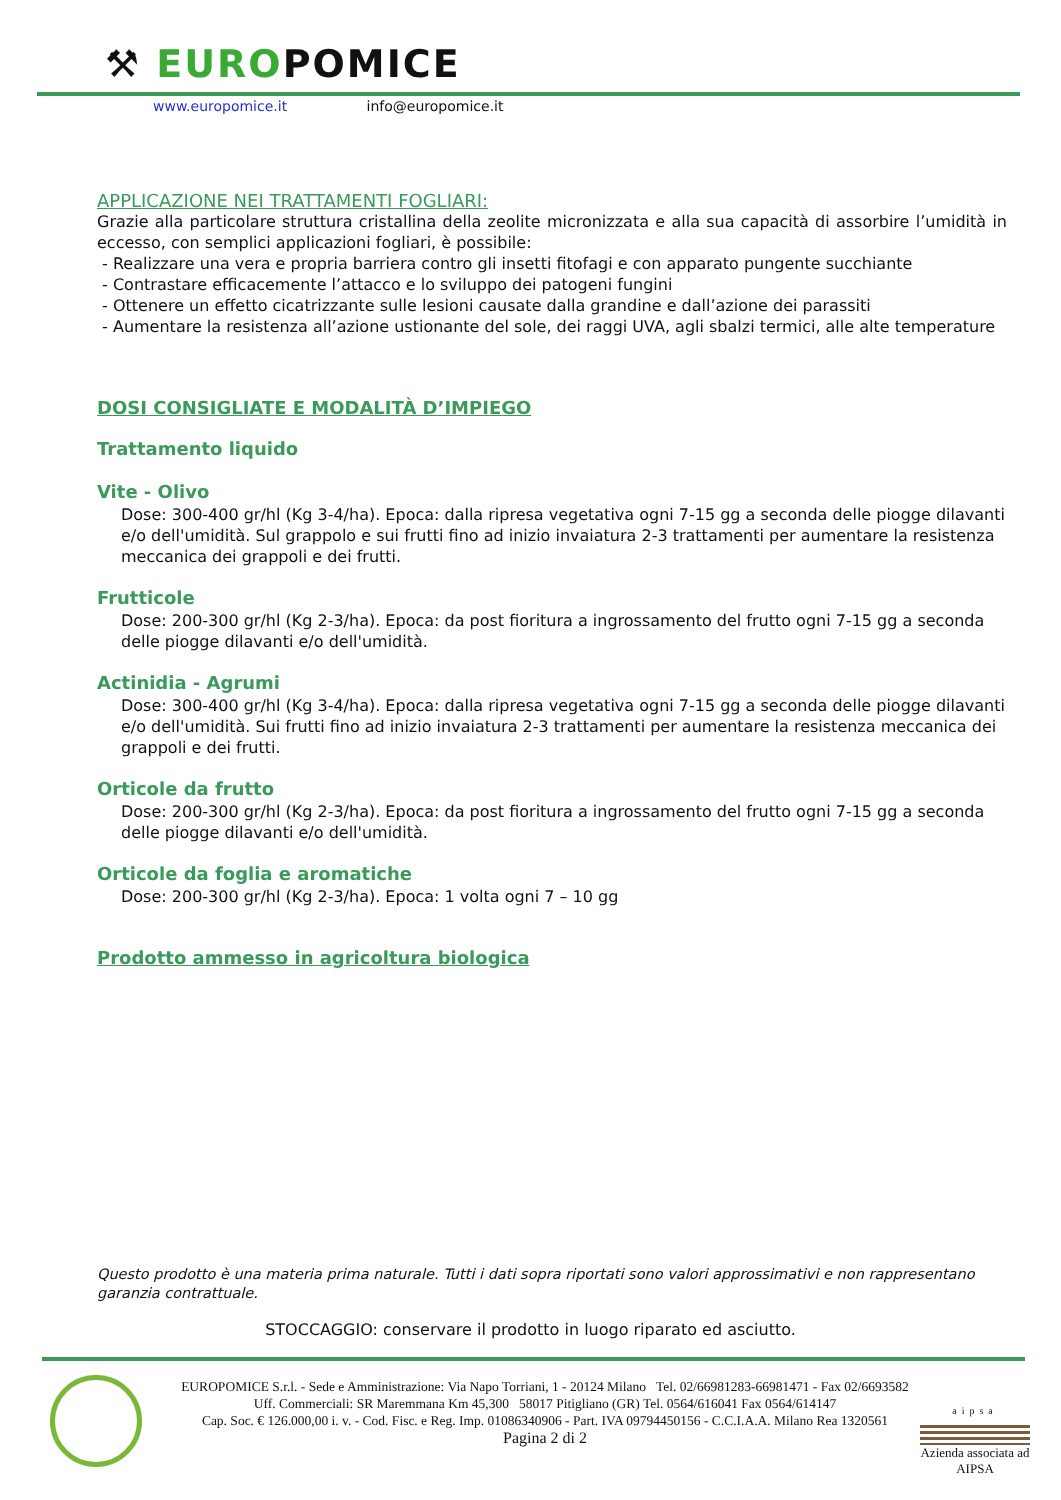⚒ EUROPOMICE
www.europomice.it info@europomice.it
APPLICAZIONE NEI TRATTAMENTI FOGLIARI:
Grazie alla particolare struttura cristallina della zeolite micronizzata e alla sua capacità di assorbire l’umidità in eccesso, con semplici applicazioni fogliari, è possibile:
- Realizzare una vera e propria barriera contro gli insetti fitofagi e con apparato pungente succhiante
- Contrastare efficacemente l’attacco e lo sviluppo dei patogeni fungini
- Ottenere un effetto cicatrizzante sulle lesioni causate dalla grandine e dall’azione dei parassiti
- Aumentare la resistenza all’azione ustionante del sole, dei raggi UVA, agli sbalzi termici, alle alte temperature
DOSI CONSIGLIATE E MODALITÀ D’IMPIEGO
Trattamento liquido
Vite - Olivo
Dose: 300-400 gr/hl (Kg 3-4/ha). Epoca: dalla ripresa vegetativa ogni 7-15 gg a seconda delle piogge dilavanti e/o dell'umidità. Sul grappolo e sui frutti fino ad inizio invaiatura 2-3 trattamenti per aumentare la resistenza meccanica dei grappoli e dei frutti.
Frutticole
Dose: 200-300 gr/hl (Kg 2-3/ha). Epoca: da post fioritura a ingrossamento del frutto ogni 7-15 gg a seconda delle piogge dilavanti e/o dell'umidità.
Actinidia - Agrumi
Dose: 300-400 gr/hl (Kg 3-4/ha). Epoca: dalla ripresa vegetativa ogni 7-15 gg a seconda delle piogge dilavanti e/o dell'umidità. Sui frutti fino ad inizio invaiatura 2-3 trattamenti per aumentare la resistenza meccanica dei grappoli e dei frutti.
Orticole da frutto
Dose: 200-300 gr/hl (Kg 2-3/ha). Epoca: da post fioritura a ingrossamento del frutto ogni 7-15 gg a seconda delle piogge dilavanti e/o dell'umidità.
Orticole da foglia e aromatiche
Dose: 200-300 gr/hl (Kg 2-3/ha). Epoca: 1 volta ogni 7 – 10 gg
Prodotto ammesso in agricoltura biologica
Questo prodotto è una materia prima naturale. Tutti i dati sopra riportati sono valori approssimativi e non rappresentano garanzia contrattuale.
STOCCAGGIO: conservare il prodotto in luogo riparato ed asciutto.
EUROPOMICE S.r.l. - Sede e Amministrazione: Via Napo Torriani, 1 - 20124 Milano Tel. 02/66981283-66981471 - Fax 02/6693582
Uff. Commerciali: SR Maremmana Km 45,300 58017 Pitigliano (GR) Tel. 0564/616041 Fax 0564/614147
Cap. Soc. € 126.000,00 i. v. - Cod. Fisc. e Reg. Imp. 01086340906 - Part. IVA 09794450156 - C.C.I.A.A. Milano Rea 1320561
Pagina 2 di 2
aipsa
Azienda associata ad AIPSA